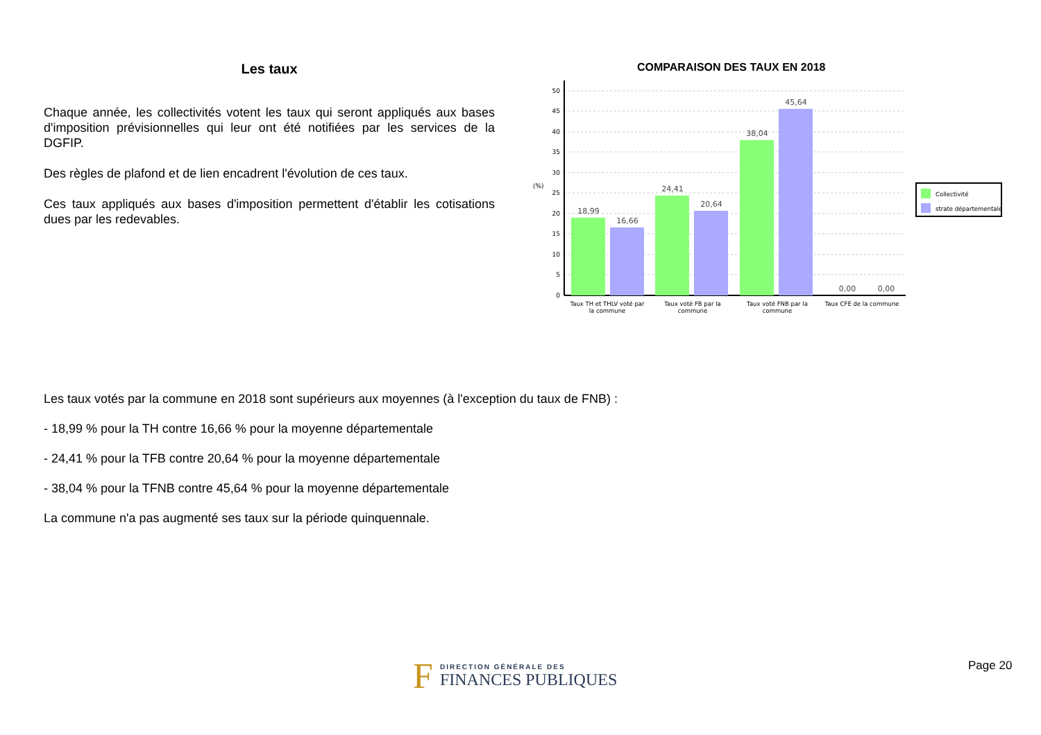Les taux
Chaque année, les collectivités votent les taux qui seront appliqués aux bases d'imposition prévisionnelles qui leur ont été notifiées par les services de la DGFIP.
Des règles de plafond et de lien encadrent l'évolution de ces taux.
Ces taux appliqués aux bases d'imposition permettent d'établir les cotisations dues par les redevables.
COMPARAISON DES TAUX EN 2018
50
45
40
35
30
25
20
15
10
5
0
(%)
18,99
16,66
24,41
20,64
38,04
45,64
0,00
0,00
Taux TH et THLV voté par
la commune
Taux voté FB par la
commune
Taux voté FNB par la
commune
Taux CFE de la commune
Collectivité
strate départementale
Les taux votés par la commune en 2018 sont supérieurs aux moyennes (à l'exception du taux de FNB) :
- 18,99 % pour la TH contre 16,66 % pour la moyenne départementale
- 24,41 % pour la TFB contre 20,64 % pour la moyenne départementale
- 38,04 % pour la TFNB contre 45,64 % pour la moyenne départementale
La commune n'a pas augmenté ses taux sur la période quinquennale.
F
DIRECTION GÉNÉRALE DES
FINANCES PUBLIQUES
Page 20